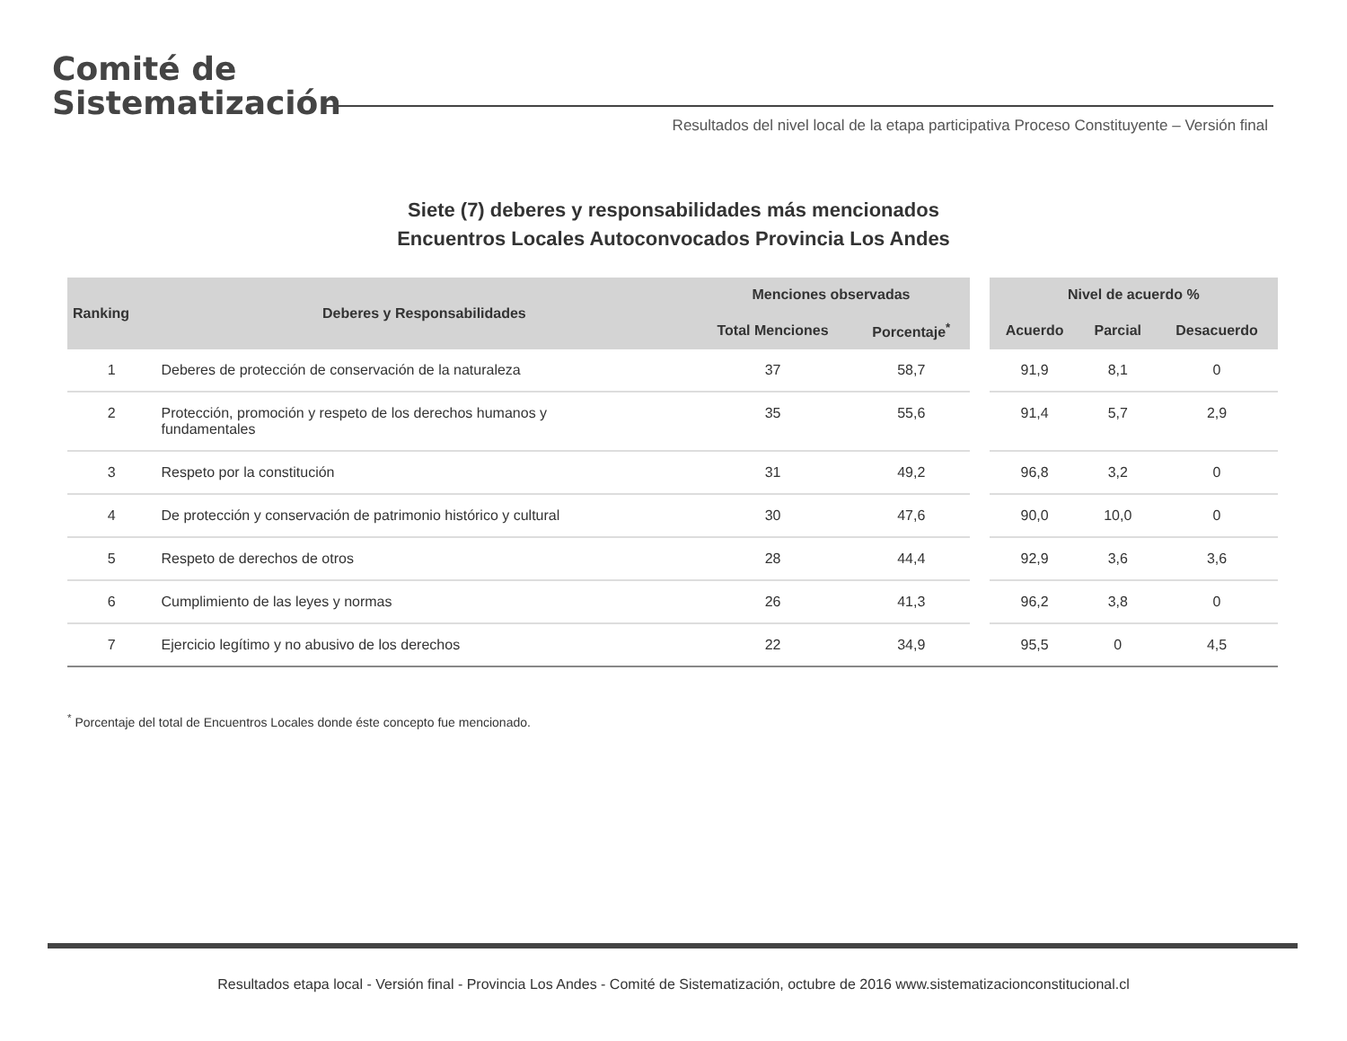Comité de
Sistematización
Resultados del nivel local de la etapa participativa Proceso Constituyente – Versión final
Siete (7) deberes y responsabilidades más mencionados
Encuentros Locales Autoconvocados Provincia Los Andes
| Ranking | Deberes y Responsabilidades | Menciones observadas | | | Nivel de acuerdo % | | |
| --- | --- | --- | --- | --- | --- | --- | --- |
| | | Total Menciones | Porcentaje<sup>*</sup> | | Acuerdo | Parcial | Desacuerdo |
| 1 | Deberes de protección de conservación de la naturaleza | 37 | 58,7 | | 91,9 | 8,1 | 0 |
| 2 | Protección, promoción y respeto de los derechos humanos y fundamentales | 35 | 55,6 | | 91,4 | 5,7 | 2,9 |
| 3 | Respeto por la constitución | 31 | 49,2 | | 96,8 | 3,2 | 0 |
| 4 | De protección y conservación de patrimonio histórico y cultural | 30 | 47,6 | | 90,0 | 10,0 | 0 |
| 5 | Respeto de derechos de otros | 28 | 44,4 | | 92,9 | 3,6 | 3,6 |
| 6 | Cumplimiento de las leyes y normas | 26 | 41,3 | | 96,2 | 3,8 | 0 |
| 7 | Ejercicio legítimo y no abusivo de los derechos | 22 | 34,9 | | 95,5 | 0 | 4,5 |
<sup>*</sup> Porcentaje del total de Encuentros Locales donde éste concepto fue mencionado.
Resultados etapa local - Versión final - Provincia Los Andes - Comité de Sistematización, octubre de 2016 www.sistematizacionconstitucional.cl